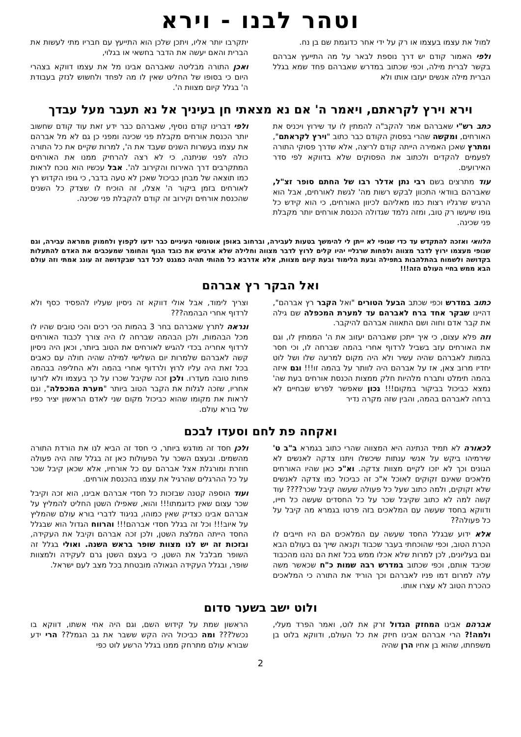וטהר לבנו - וירא
למול את עצמו בעצמו או רק על ידי אחר כדוגמת שם בן נח.
ולפי האמור קודם יש דרך נוספת לבאר על מה התייעץ אברהם בקשר לברית מילה, וכפי שכתוב במדרש שאברהם פחד שמא בגלל הברית מילה אנשים יעזבו אותו ולא
יתקרבו יותר אליו, ויתכן שלכן הוא התייעץ עם חבריו מתי לעשות את הברית והאם יעשה את הדבר בחשאי או בגלוי,
ואכן התורה מבליטה שאברהם אבינו מל את עצמו דווקא בצהרי היום כי בסופו של החליט שאין לו מה לפחד ולחשוש לנזק בעבודת ה' בגלל קיום מצוות ה'.
וירא וירץ לקראתם, ויאמר ה' אם נא מצאתי חן בעיניך אל נא תעבר מעל עבדך
כתב רש"י שאברהם אמר להקב"ה להמתין לו עד שירוץ ויכניס את האורחים, ומקשה שהרי בפסוק הקודם כבר כתוב "וירץ לקראתם", ומתרץ שאכן האמירה הייתה קודם לריצה, אלא שדרך פסוקי התורה לפעמים להקדים ולכתוב את הפסוקים שלא בדווקא לפי סדר האירועים.
עוד מתרצים בשם רבי נתן אדלר רבו של החתם סופר זצ"ל, שאברהם בוודאי התכוון לבקש רשות מה' לגשת לאורחים, אבל הוא הרגיש שרגליו רצות כמו מאליהם לכיוון האורחים, כי הוא קידש כל גופו שיעשו רק טוב, ומזה נלמד שגדולה הכנסת אורחים יותר מקבלת פני שכינה.
ולפי דברינו קודם נוסיף, שאברהם כבר ידע זאת עוד קודם שחשוב יותר הכנסת אורחים מקבלת פני שכינה ומפני כן גם לא מל אברהם את עצמו בעשרות השנים שעבד את ה', למרות שקיים את כל התורה כולה לפני שניתנה, כי לא רצה להרחיק ממנו את האורחים המתקרבים דרך האירוח והקירוב לה'. אבל עכשיו הוא נוכח לראות כמו תוצאה של מבחן כביכול שאכן לא טעה בדבר, כי גופו הקדוש רץ לאורחים בזמן ביקור ה' אצלו, זה הוכיח לו שצדק כל השנים שהכנסת אורחים וקירוב זה קודם להקבלת פני שכינה.
הלוואי ואזכה להתקדש עד כדי שגופי לא ייתן לי להימשך בטעות לעבירה, וברחוב באופן אוטומטי העיניים כבר ידעו לקפוץ ולחמוק ממראה עבירה, וגם שגופי מעצמו ירוץ לדבר מצווה ולפחות שרגליי יהיו קלים לרוץ לדבר מצווה וחלילה שלא ארגיש את כובד הגוף והחומר שמעכבים את האדם להתעלות בקדושה ולשמוח בהתלהבות בתפילה ובעת הלימוד ובעת קיום מצוות, אלא אדרבא כל מהותי תהיה כמגנט לכל דבר שבקדושה זה עונג אמתי וזה עולם הבא ממש בחיי העולם הזה!!!
ואל הבקר רץ אברהם
כתוב במדרש וכפי שכתב הבעל הטורים "ואל הקבר רץ אברהם", דהיינו שבקר אחד ברח לאברהם עד למערת המכפלה שם גילה את קבר אדם וחוה ושם התאווה אברהם להיקבר.
וזה פלא עצום, כי איך ייתכן שאברהם יעזוב את ה' הממתין לו, וגם את האורחים עזב בשביל לרדוף אחרי בהמה שברחה לו, וכי חסר בהמות לאברהם שהיה עשיר ולא היה מקום למרעה שלו ושל לוט יחדיו מרוב צאן, אז על אברהם היה לוותר על בהמה זו!!! וגם איזה בהמה תימלט ותברח מלהיות חלק ממצות הכנסת אורחים בעת שה' נמצא כביכול בביקור במקום!!! נכון שאפשר לפרש שבחיים לא ברחה לאברהם בהמה, והבין שזה מקרה נדיר
וצריך לימוד, אבל אולי דווקא זה ניסיון שעליו להפסיד כסף ולא לרדוף אחרי הבהמה???
ונראה לתרץ שאברהם בחר 3 בהמות הכי רכים והכי טובים שהיו לו מכל הבהמות, ולכן הבהמה שברחה לו היה צורך לכבוד האורחים לרדוף אחריה בכדי להגיש לאורחים את הטוב ביותר, וכאן היה ניסיון קשה לאברהם שלמרות יום השלישי למילה שהיה חולה עם כאבים בכל זאת היה עליו לרוץ ולרדוף אחרי בהמה ולא החליפה בבהמה פחות טובה מעדרו. ולכן זכה שקיבל שכרו על כך בעצמו ולא לזרעו אחריו, שזכה לגלות את הקבר הטוב ביותר "מערת המכפלה", וגם לראות את מקומו שהוא כביכול מקום שני לאדם הראשון יציר כפיו של בורא עולם.
ואקחה פת לחם וסעדו לבכם
לכאורה לא תמיד הנתינה היא המצווה שהרי כתוב בגמרא ב"ב ט' שירמיהו ביקש על אנשי ענתות שיכשלו ויתנו צדקה לאנשים לא הגונים וכך לא יזכו לקיים מצוות צדקה. וא"כ כאן שהיו האורחים מלאכים שאינם זקוקים לאוכל א"כ זה כביכול כמו צדקה לאנשים שלא זקוקים, ולמה כתוב שעל כל פעולה שעשה קיבל שכר???? עוד קשה למה לא כתוב שקיבל שכר על כל החסדים שעשה כל חייו, ודווקא בחסד שעשה עם המלאכים בזה פרטו בגמרא מה קיבל על כל פעולה??
אלא ידוע שבגלל החסד שעשה עם המלאכים הם היו חייבים לו הכרת הטוב, וכפי שהוכחתי בעבר שכבוד וקנאה שייך גם בעולם הבא וגם בעליונים, לכן למרות שלא אכלו ממש בכל זאת הם נהנו מהכבוד שכיבד אותם, וכפי שכתוב במדרש רבה שמות כ"ח שכאשר משה עלה למרום דמו פניו לאברהם וכך הוריד את התורה כי המלאכים כהכרת הטוב לא עצרו אותו.
ולכן חסד זה מודגש ביותר, כי חסד זה הביא לנו את הורדת התורה מהשמים. ובעצם השכר על הפעולות כאן זה בגלל שזה היה פעולה חוזרת ומורגלת אצל אברהם עם כל אורחיו, אלא שכאן קיבל שכר על כל ההרגלים שהרגיל את עצמו בהכנסת אורחים.
ועוד הוספה קטנה שבזכות כל חסדי אברהם אבינו, הוא זכה וקיבל שכר עצום שאין כדוגמתו!!! והוא, שאפילו השטן החליט להמליץ על אברהם אבינו כצדיק שאין כמוהו, בניגוד לדברי בורא עולם שהמליץ על איוב!!! וכל זה בגלל חסדי אברהם!!! והרווח הגדול הוא שבגלל החסד הייתה המלצת השטן, ולכן זכה אברהם וקיבל את העקידה, ובזכות זה יש לנו מצוות שופר בראש השנה. ואולי בגלל זה השופר מבלבל את השטן, כי בעצם השטן גרם לעקידה ולמצוות שופר, ובגלל העקידה הגאולה מובטחת בכל מצב לעם ישראל.
ולוט ישב בשער סדום
אברהם אבינו המחזק הגדול זרק את לוט, ואמר הפרד מעלי, ולמה!? הרי אברהם אבינו חיזק את כל העולם, ודווקא בלוט בן משפחתו, שהוא בן אחיו הרן שהיה
הראשון שמת על קידוש השם, וגם היה אחי אשתו, דווקא בו נכשל??? ומה כביכול היה הקש ששבר את גב הגמל?? הרי ידע שבורא עולם מתרחק ממנו בגלל הרשע לוט כפי
2